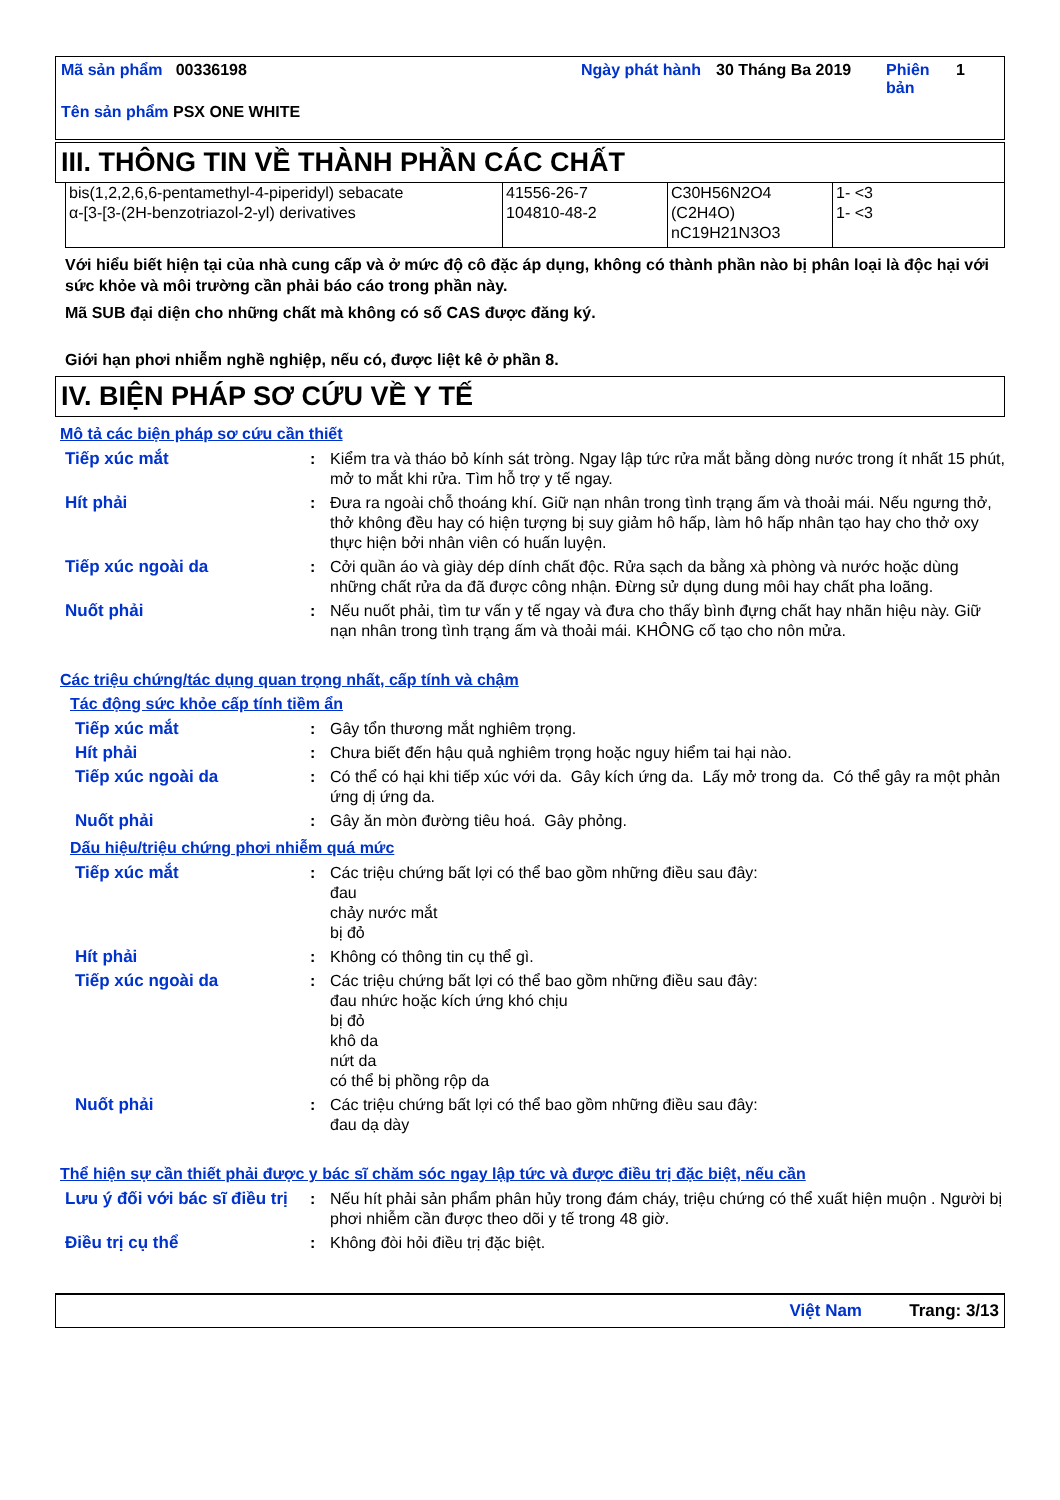| Mã sản phẩm 00336198 | Ngày phát hành | 30 Tháng Ba 2019 | Phiên bản | 1 |
| Tên sản phẩm PSX ONE WHITE | | | | |
III. THÔNG TIN VỀ THÀNH PHẦN CÁC CHẤT
| bis(1,2,2,6,6-pentamethyl-4-piperidyl) sebacate α-[3-[3-(2H-benzotriazol-2-yl) derivatives | 41556-26-7 104810-48-2 | C30H56N2O4 (C2H4O) nC19H21N3O3 | 1- <3 1- <3 |
Với hiểu biết hiện tại của nhà cung cấp và ở mức độ cô đặc áp dụng, không có thành phần nào bị phân loại là độc hại với sức khỏe và môi trường cần phải báo cáo trong phần này.
Mã SUB đại diện cho những chất mà không có số CAS được đăng ký.
Giới hạn phơi nhiễm nghề nghiệp, nếu có, được liệt kê ở phần 8.
IV. BIỆN PHÁP SƠ CỨU VỀ Y TẾ
Mô tả các biện pháp sơ cứu cần thiết
| Tiếp xúc mắt | : | Kiểm tra và tháo bỏ kính sát tròng. Ngay lập tức rửa mắt bằng dòng nước trong ít nhất 15 phút, mở to mắt khi rửa. Tìm hỗ trợ y tế ngay. |
| Hít phải | : | Đưa ra ngoài chỗ thoáng khí. Giữ nạn nhân trong tình trạng ấm và thoải mái. Nếu ngưng thở, thở không đều hay có hiện tượng bị suy giảm hô hấp, làm hô hấp nhân tạo hay cho thở oxy thực hiện bởi nhân viên có huấn luyện. |
| Tiếp xúc ngoài da | : | Cởi quần áo và giày dép dính chất độc. Rửa sạch da bằng xà phòng và nước hoặc dùng những chất rửa da đã được công nhận. Đừng sử dụng dung môi hay chất pha loãng. |
| Nuốt phải | : | Nếu nuốt phải, tìm tư vấn y tế ngay và đưa cho thấy bình đựng chất hay nhãn hiệu này. Giữ nạn nhân trong tình trạng ấm và thoải mái. KHÔNG cố tạo cho nôn mửa. |
Các triệu chứng/tác dụng quan trọng nhất, cấp tính và chậm
Tác động sức khỏe cấp tính tiềm ẩn
| Tiếp xúc mắt | : | Gây tổn thương mắt nghiêm trọng. |
| Hít phải | : | Chưa biết đến hậu quả nghiêm trọng hoặc nguy hiểm tai hại nào. |
| Tiếp xúc ngoài da | : | Có thể có hại khi tiếp xúc với da. Gây kích ứng da. Lấy mở trong da. Có thể gây ra một phản ứng dị ứng da. |
| Nuốt phải | : | Gây ăn mòn đường tiêu hoá. Gây phỏng. |
Dấu hiệu/triệu chứng phơi nhiễm quá mức
| Tiếp xúc mắt | : | Các triệu chứng bất lợi có thể bao gồm những điều sau đây: đau chảy nước mắt bị đỏ |
| Hít phải | : | Không có thông tin cụ thể gì. |
| Tiếp xúc ngoài da | : | Các triệu chứng bất lợi có thể bao gồm những điều sau đây: đau nhức hoặc kích ứng khó chịu bị đỏ khô da nứt da có thể bị phồng rộp da |
| Nuốt phải | : | Các triệu chứng bất lợi có thể bao gồm những điều sau đây: đau dạ dày |
Thể hiện sự cần thiết phải được y bác sĩ chăm sóc ngay lập tức và được điều trị đặc biệt, nếu cần
| Lưu ý đối với bác sĩ điều trị | : | Nếu hít phải sản phẩm phân hủy trong đám cháy, triệu chứng có thể xuất hiện muộn . Người bị phơi nhiễm cần được theo dõi y tế trong 48 giờ. |
| Điều trị cụ thể | : | Không đòi hỏi điều trị đặc biệt. |
Việt Nam Trang: 3/13